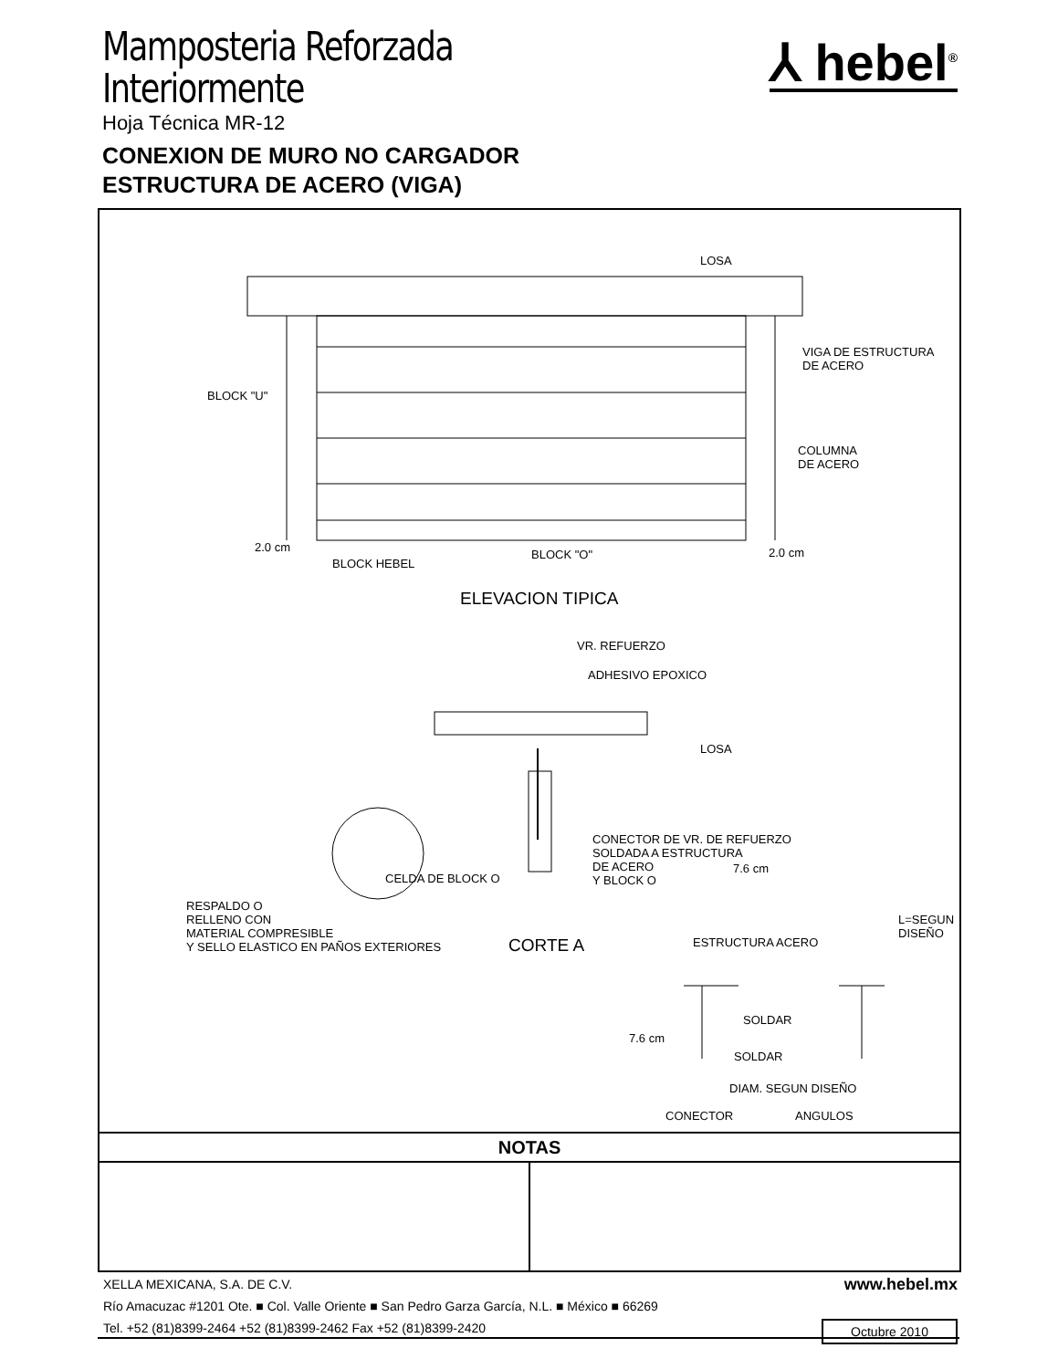Mamposteria Reforzada
Interiormente
Hoja Técnica MR-12
CONEXION DE MURO NO CARGADOR
ESTRUCTURA DE ACERO (VIGA)
⅄ hebel<sup>®</sup>
LOSA
VIGA DE ESTRUCTURA
DE ACERO
BLOCK "U"
COLUMNA
DE ACERO
2.0 cm
BLOCK HEBEL
BLOCK "O" 2.0 cm
ELEVACION TIPICA
VR. REFUERZO
ADHESIVO EPOXICO
LOSA
CONECTOR DE VR. DE REFUERZO
SOLDADA A ESTRUCTURA
DE ACERO
Y BLOCK O
7.6 cm
CELDA DE BLOCK O
RESPALDO O
RELLENO CON
MATERIAL COMPRESIBLE
Y SELLO ELASTICO EN PAÑOS EXTERIORES CORTE A ESTRUCTURA ACERO
L=SEGUN DISEÑO
SOLDAR
7.6 cm
SOLDAR
DIAM. SEGUN DISEÑO
CONECTOR ANGULOS
NOTAS
XELLA MEXICANA, S.A. DE C.V.
www.hebel.mx
Río Amacuzac #1201 Ote. ■ Col. Valle Oriente ■ San Pedro Garza García, N.L. ■ México ■ 66269
Tel. +52 (81)8399-2464 +52 (81)8399-2462 Fax +52 (81)8399-2420
Octubre 2010